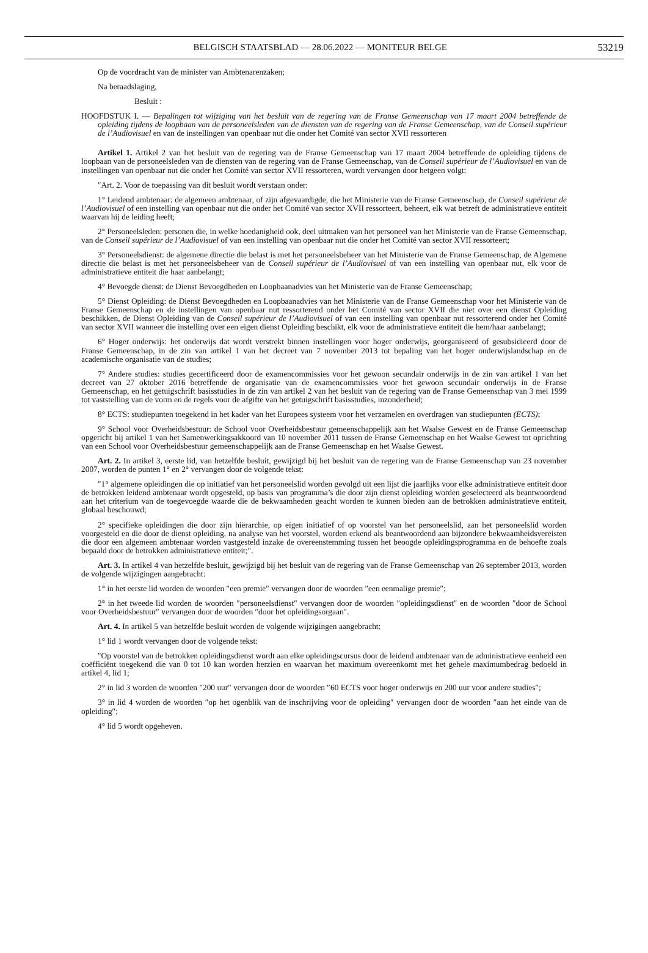BELGISCH STAATSBLAD — 28.06.2022 — MONITEUR BELGE 53219
Op de voordracht van de minister van Ambtenarenzaken;
Na beraadslaging,
Besluit :
HOOFDSTUK I. — Bepalingen tot wijziging van het besluit van de regering van de Franse Gemeenschap van 17 maart 2004 betreffende de opleiding tijdens de loopbaan van de personeelsleden van de diensten van de regering van de Franse Gemeenschap, van de Conseil supérieur de l’Audiovisuel en van de instellingen van openbaar nut die onder het Comité van sector XVII ressorteren
Artikel 1. Artikel 2 van het besluit van de regering van de Franse Gemeenschap van 17 maart 2004 betreffende de opleiding tijdens de loopbaan van de personeelsleden van de diensten van de regering van de Franse Gemeenschap, van de Conseil supérieur de l’Audiovisuel en van de instellingen van openbaar nut die onder het Comité van sector XVII ressorteren, wordt vervangen door hetgeen volgt:
″Art. 2. Voor de toepassing van dit besluit wordt verstaan onder:
1° Leidend ambtenaar: de algemeen ambtenaar, of zijn afgevaardigde, die het Ministerie van de Franse Gemeenschap, de Conseil supérieur de l’Audiovisuel of een instelling van openbaar nut die onder het Comité van sector XVII ressorteert, beheert, elk wat betreft de administratieve entiteit waarvan hij de leiding heeft;
2° Personeelsleden: personen die, in welke hoedanigheid ook, deel uitmaken van het personeel van het Ministerie van de Franse Gemeenschap, van de Conseil supérieur de l’Audiovisuel of van een instelling van openbaar nut die onder het Comité van sector XVII ressorteert;
3° Personeelsdienst: de algemene directie die belast is met het personeelsbeheer van het Ministerie van de Franse Gemeenschap, de Algemene directie die belast is met het personeelsbeheer van de Conseil supérieur de l’Audiovisuel of van een instelling van openbaar nut, elk voor de administratieve entiteit die haar aanbelangt;
4° Bevoegde dienst: de Dienst Bevoegdheden en Loopbaanadvies van het Ministerie van de Franse Gemeenschap;
5° Dienst Opleiding: de Dienst Bevoegdheden en Loopbaanadvies van het Ministerie van de Franse Gemeenschap voor het Ministerie van de Franse Gemeenschap en de instellingen van openbaar nut ressorterend onder het Comité van sector XVII die niet over een dienst Opleiding beschikken, de Dienst Opleiding van de Conseil supérieur de l’Audiovisuel of van een instelling van openbaar nut ressorterend onder het Comité van sector XVII wanneer die instelling over een eigen dienst Opleiding beschikt, elk voor de administratieve entiteit die hem/haar aanbelangt;
6° Hoger onderwijs: het onderwijs dat wordt verstrekt binnen instellingen voor hoger onderwijs, georganiseerd of gesubsidieerd door de Franse Gemeenschap, in de zin van artikel 1 van het decreet van 7 november 2013 tot bepaling van het hoger onderwijslandschap en de academische organisatie van de studies;
7° Andere studies: studies gecertificeerd door de examencommissies voor het gewoon secundair onderwijs in de zin van artikel 1 van het decreet van 27 oktober 2016 betreffende de organisatie van de examencommissies voor het gewoon secundair onderwijs in de Franse Gemeenschap, en het getuigschrift basisstudies in de zin van artikel 2 van het besluit van de regering van de Franse Gemeenschap van 3 mei 1999 tot vaststelling van de vorm en de regels voor de afgifte van het getuigschrift basisstudies, inzonderheid;
8° ECTS: studiepunten toegekend in het kader van het Europees systeem voor het verzamelen en overdragen van studiepunten (ECTS);
9° School voor Overheidsbestuur: de School voor Overheidsbestuur gemeenschappelijk aan het Waalse Gewest en de Franse Gemeenschap opgericht bij artikel 1 van het Samenwerkingsakkoord van 10 november 2011 tussen de Franse Gemeenschap en het Waalse Gewest tot oprichting van een School voor Overheidsbestuur gemeenschappelijk aan de Franse Gemeenschap en het Waalse Gewest.
Art. 2. In artikel 3, eerste lid, van hetzelfde besluit, gewijzigd bij het besluit van de regering van de Franse Gemeenschap van 23 november 2007, worden de punten 1° en 2° vervangen door de volgende tekst:
″1° algemene opleidingen die op initiatief van het personeelslid worden gevolgd uit een lijst die jaarlijks voor elke administratieve entiteit door de betrokken leidend ambtenaar wordt opgesteld, op basis van programma’s die door zijn dienst opleiding worden geselecteerd als beantwoordend aan het criterium van de toegevoegde waarde die de bekwaamheden geacht worden te kunnen bieden aan de betrokken administratieve entiteit, globaal beschouwd;
2° specifieke opleidingen die door zijn hiërarchie, op eigen initiatief of op voorstel van het personeelslid, aan het personeelslid worden voorgesteld en die door de dienst opleiding, na analyse van het voorstel, worden erkend als beantwoordend aan bijzondere bekwaamheidsvereisten die door een algemeen ambtenaar worden vastgesteld inzake de overeenstemming tussen het beoogde opleidingsprogramma en de behoefte zoals bepaald door de betrokken administratieve entiteit;″.
Art. 3. In artikel 4 van hetzelfde besluit, gewijzigd bij het besluit van de regering van de Franse Gemeenschap van 26 september 2013, worden de volgende wijzigingen aangebracht:
1° in het eerste lid worden de woorden ″een premie″ vervangen door de woorden ″een eenmalige premie″;
2° in het tweede lid worden de woorden ″personeelsdienst″ vervangen door de woorden ″opleidingsdienst″ en de woorden ″door de School voor Overheidsbestuur″ vervangen door de woorden ″door het opleidingsorgaan″.
Art. 4. In artikel 5 van hetzelfde besluit worden de volgende wijzigingen aangebracht:
1° lid 1 wordt vervangen door de volgende tekst:
″Op voorstel van de betrokken opleidingsdienst wordt aan elke opleidingscursus door de leidend ambtenaar van de administratieve eenheid een coëfficiënt toegekend die van 0 tot 10 kan worden herzien en waarvan het maximum overeenkomt met het gehele maximumbedrag bedoeld in artikel 4, lid 1;
2° in lid 3 worden de woorden ″200 uur″ vervangen door de woorden ″60 ECTS voor hoger onderwijs en 200 uur voor andere studies″;
3° in lid 4 worden de woorden ″op het ogenblik van de inschrijving voor de opleiding″ vervangen door de woorden ″aan het einde van de opleiding″;
4° lid 5 wordt opgeheven.